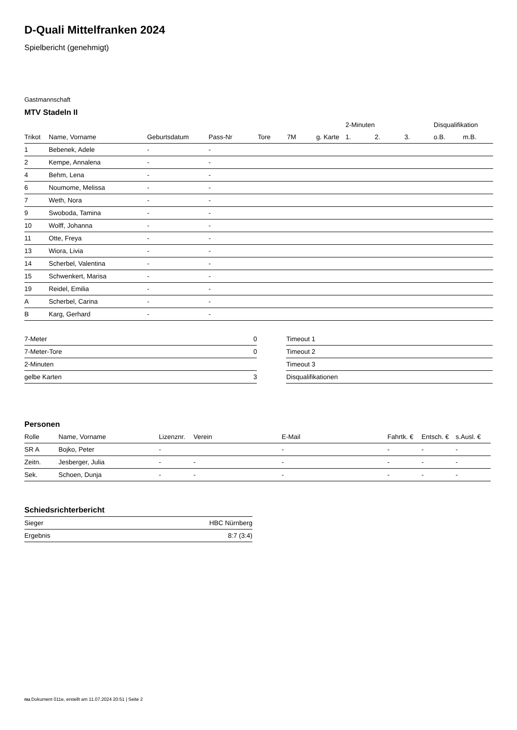D-Quali Mittelfranken 2024
Spielbericht (genehmigt)
Gastmannschaft
MTV Stadeln II
| | | | | | | | 2-Minuten | | | Disqualifikation | |
| --- | --- | --- | --- | --- | --- | --- | --- | --- | --- | --- | --- |
| Trikot | Name, Vorname | Geburtsdatum | Pass-Nr | Tore | 7M | g. Karte | 1. | 2. | 3. | o.B. | m.B. |
| 1 | Bebenek, Adele | - | - | | | | | | | | |
| 2 | Kempe, Annalena | - | - | | | | | | | | |
| 4 | Behm, Lena | - | - | | | | | | | | |
| 6 | Noumome, Melissa | - | - | | | | | | | | |
| 7 | Weth, Nora | - | - | | | | | | | | |
| 9 | Swoboda, Tamina | - | - | | | | | | | | |
| 10 | Wolff, Johanna | - | - | | | | | | | | |
| 11 | Otte, Freya | - | - | | | | | | | | |
| 13 | Wiora, Livia | - | - | | | | | | | | |
| 14 | Scherbel, Valentina | - | - | | | | | | | | |
| 15 | Schwenkert, Marisa | - | - | | | | | | | | |
| 19 | Reidel, Emilia | - | - | | | | | | | | |
| A | Scherbel, Carina | - | - | | | | | | | | |
| B | Karg, Gerhard | - | - | | | | | | | | |
| 7-Meter | 0 |
| 7-Meter-Tore | 0 |
| 2-Minuten | |
| gelbe Karten | 3 |
| Timeout 1 |
| Timeout 2 |
| Timeout 3 |
| Disqualifikationen |
Personen
| Rolle | Name, Vorname | Lizenznr. | Verein | E-Mail | Fahrtk. € | Entsch. € | s.Ausl. € |
| --- | --- | --- | --- | --- | --- | --- | --- |
| SR A | Bojko, Peter | - | | - | - | - | - |
| Zeitn. | Jesberger, Julia | - | - | - | - | - | - |
| Sek. | Schoen, Dunja | - | - | - | - | - | - |
Schiedsrichterbericht
| Sieger | HBC Nürnberg |
| Ergebnis | 8:7 (3:4) |
nu.Dokument 011e, erstellt am 11.07.2024 20:51 | Seite 2